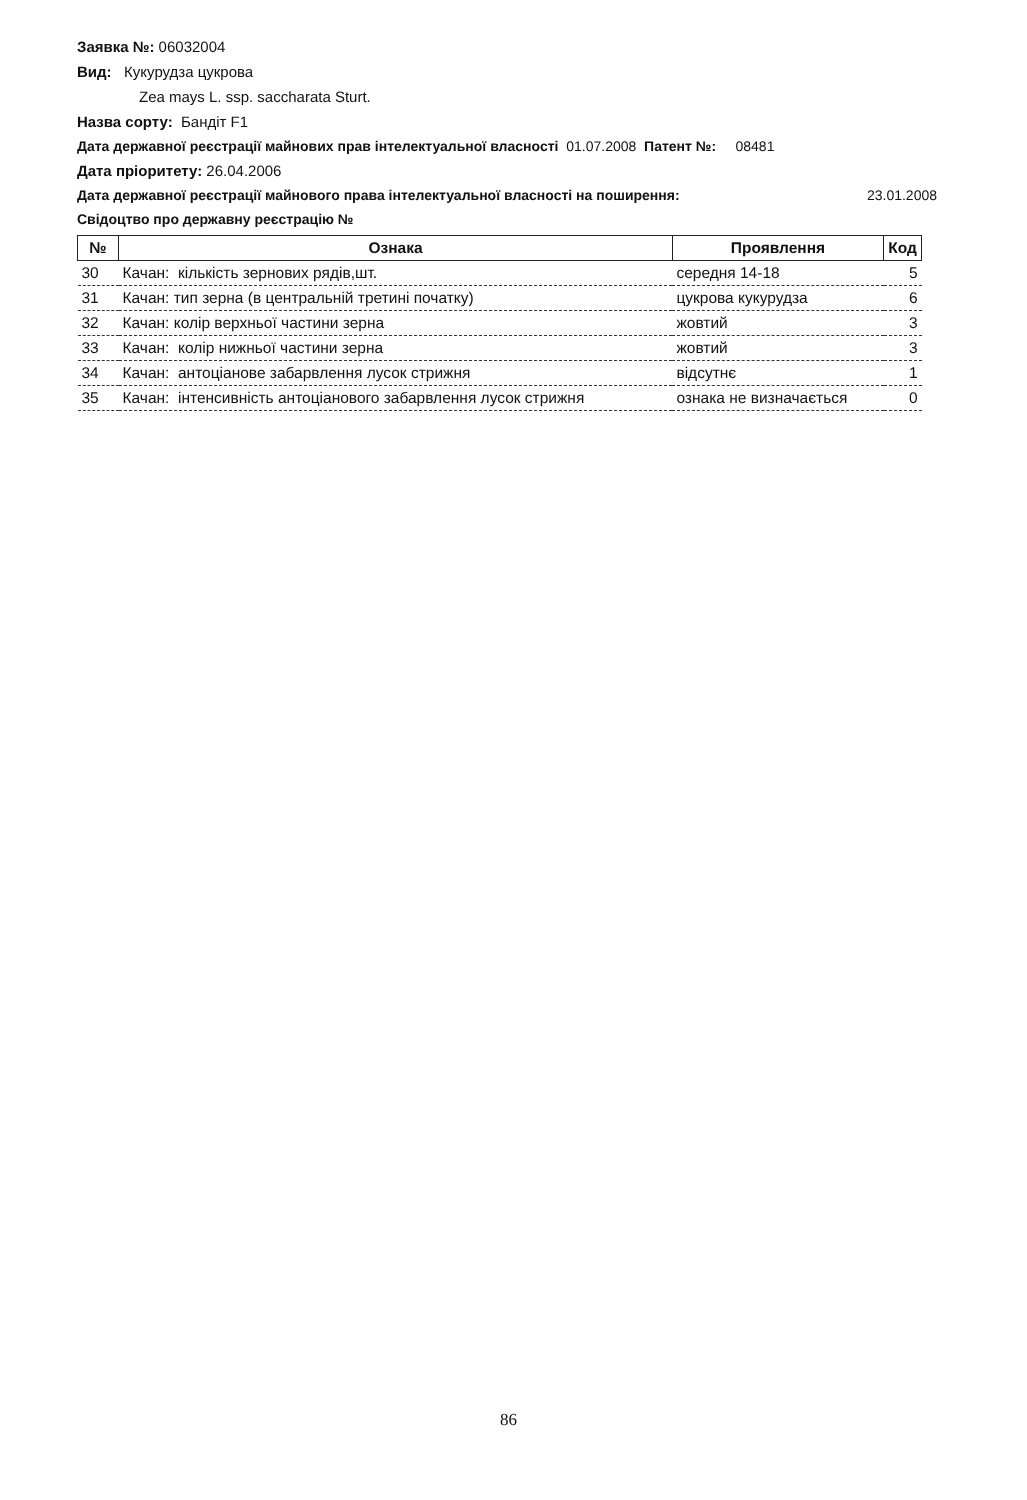Заявка №: 06032004
Вид: Кукурудза цукрова
Zea mays L. ssp. saccharata Sturt.
Назва сорту: Бандіт F1
Дата державної реєстрації майнових прав інтелектуальної власності 01.07.2008 Патент №: 08481
Дата пріоритету: 26.04.2006
Дата державної реєстрації майнового права інтелектуальної власності на поширення: 23.01.2008
Свідоцтво про державну реєстрацію №
| № | Ознака | Проявлення | Код |
| --- | --- | --- | --- |
| 30 | Качан: кількість зернових рядів,шт. | середня 14-18 | 5 |
| 31 | Качан: тип зерна (в центральній третині початку) | цукрова кукурудза | 6 |
| 32 | Качан: колір верхньої частини зерна | жовтий | 3 |
| 33 | Качан: колір нижньої частини зерна | жовтий | 3 |
| 34 | Качан: антоціанове забарвлення лусок стрижня | відсутнє | 1 |
| 35 | Качан: інтенсивність антоціанового забарвлення лусок стрижня | ознака не визначається | 0 |
86